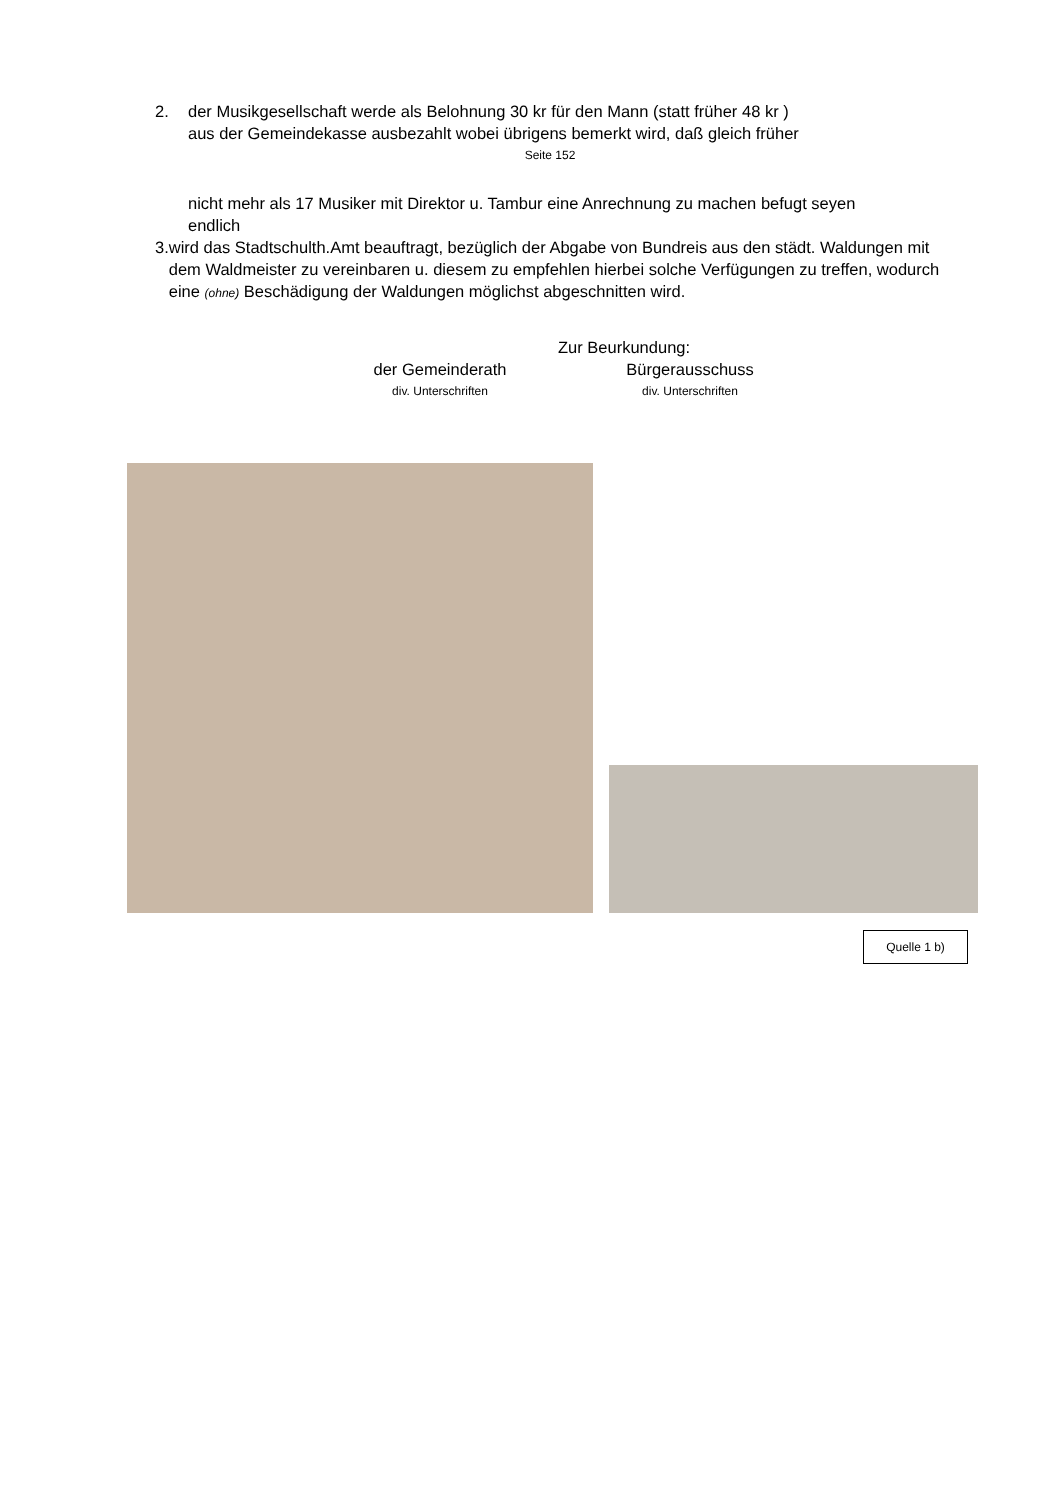2. der Musikgesellschaft werde als Belohnung 30 kr für den Mann (statt früher 48 kr )
aus der Gemeindekasse ausbezahlt wobei übrigens bemerkt wird, daß gleich früher
Seite 152
nicht mehr als 17 Musiker mit Direktor u. Tambur eine Anrechnung zu machen befugt seyen
endlich
3. wird das Stadtschulth.Amt beauftragt, bezüglich der Abgabe von Bundreis aus den städt. Waldungen mit dem Waldmeister zu vereinbaren u. diesem zu empfehlen hierbei solche Verfügungen zu treffen, wodurch eine (ohne) Beschädigung der Waldungen möglichst abgeschnitten wird.
Zur Beurkundung:
der Gemeinderath
div. Unterschriften
Bürgerausschuss
div. Unterschriften
Quelle 1 b)